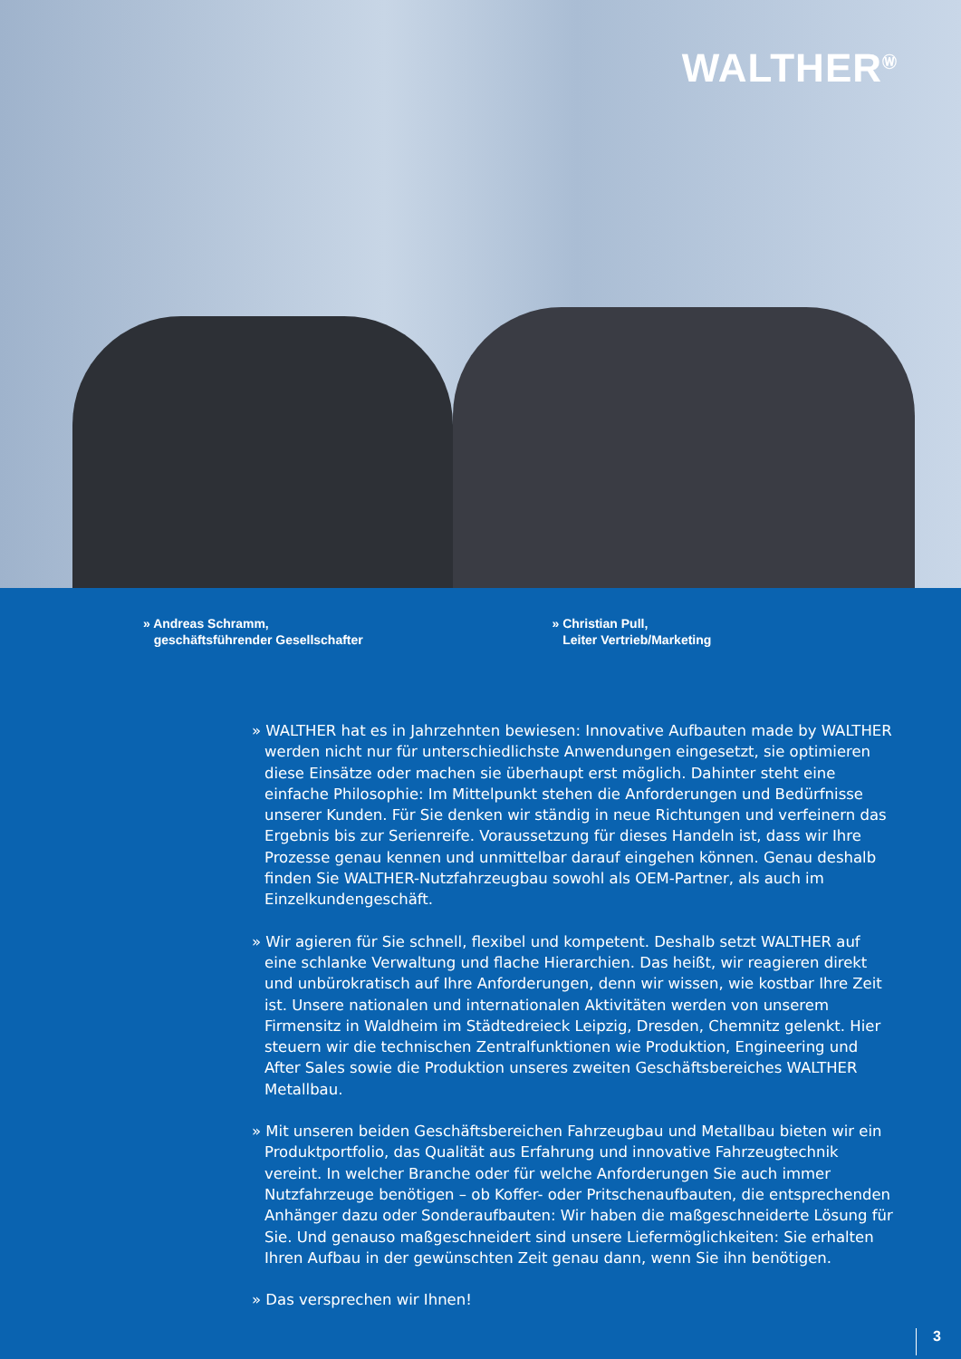WALTHER<sup>Ⓦ</sup>
» Andreas Schramm,
geschäftsführender Gesellschafter
» Christian Pull,
Leiter Vertrieb/Marketing
» WALTHER hat es in Jahrzehnten bewiesen: Innovative Aufbauten made by WALTHER werden nicht nur für unterschiedlichste Anwendungen eingesetzt, sie optimieren diese Einsätze oder machen sie überhaupt erst möglich. Dahinter steht eine einfache Philosophie: Im Mittelpunkt stehen die Anforderungen und Bedürfnisse unserer Kunden. Für Sie denken wir ständig in neue Richtungen und verfeinern das Ergebnis bis zur Serienreife. Voraussetzung für dieses Handeln ist, dass wir Ihre Prozesse genau kennen und unmittelbar darauf eingehen können. Genau deshalb finden Sie WALTHER-Nutzfahrzeugbau sowohl als OEM-Partner, als auch im Einzelkundengeschäft.
» Wir agieren für Sie schnell, flexibel und kompetent. Deshalb setzt WALTHER auf eine schlanke Verwaltung und flache Hierarchien. Das heißt, wir reagieren direkt und unbürokratisch auf Ihre Anforderungen, denn wir wissen, wie kostbar Ihre Zeit ist. Unsere nationalen und internationalen Aktivitäten werden von unserem Firmensitz in Waldheim im Städtedreieck Leipzig, Dresden, Chemnitz gelenkt. Hier steuern wir die technischen Zentralfunktionen wie Produktion, Engineering und After Sales sowie die Produktion unseres zweiten Geschäftsbereiches WALTHER Metallbau.
» Mit unseren beiden Geschäftsbereichen Fahrzeugbau und Metallbau bieten wir ein Produktportfolio, das Qualität aus Erfahrung und innovative Fahrzeugtechnik vereint. In welcher Branche oder für welche Anforderungen Sie auch immer Nutzfahrzeuge benötigen – ob Koffer- oder Pritschenaufbauten, die entsprechenden Anhänger dazu oder Sonderaufbauten: Wir haben die maßgeschneiderte Lösung für Sie. Und genauso maßgeschneidert sind unsere Liefermöglichkeiten: Sie erhalten Ihren Aufbau in der gewünschten Zeit genau dann, wenn Sie ihn benötigen.
» Das versprechen wir Ihnen!
3